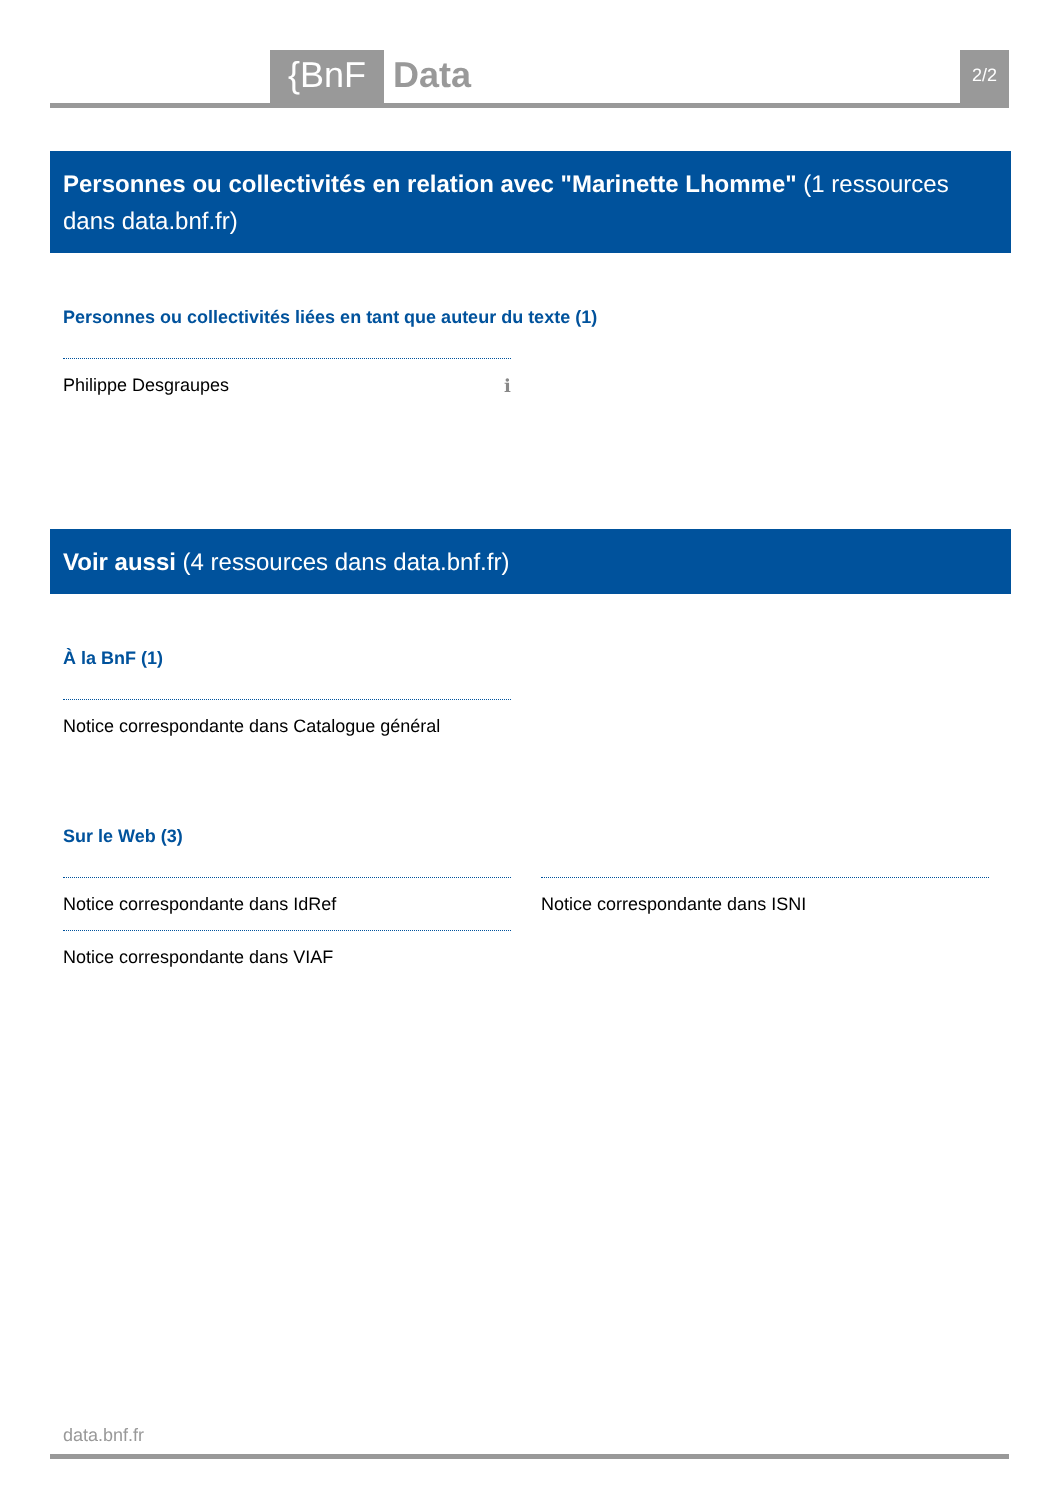{BnF Data 2/2
Personnes ou collectivités en relation avec "Marinette Lhomme" (1 ressources dans data.bnf.fr)
Personnes ou collectivités liées en tant que auteur du texte (1)
Philippe Desgraupes ℹ
Voir aussi (4 ressources dans data.bnf.fr)
À la BnF (1)
Notice correspondante dans Catalogue général
Sur le Web (3)
Notice correspondante dans IdRef Notice correspondante dans ISNI
Notice correspondante dans VIAF
data.bnf.fr